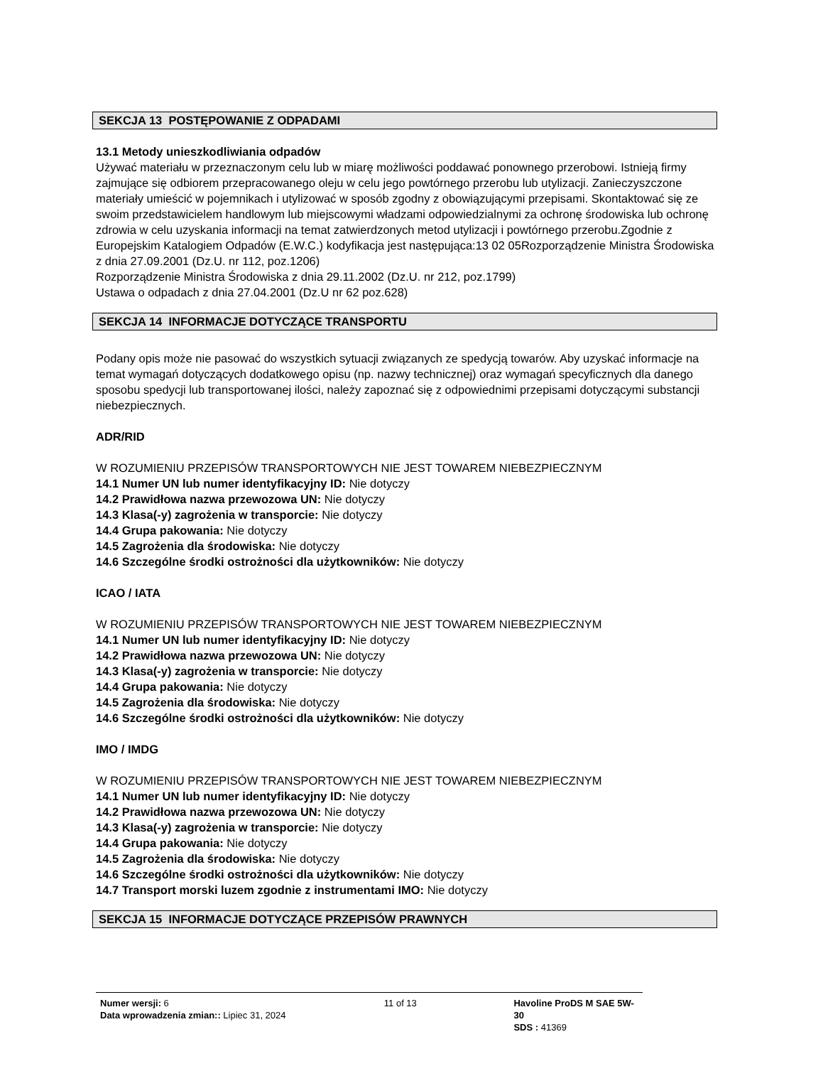SEKCJA 13 POSTĘPOWANIE Z ODPADAMI
13.1 Metody unieszkodliwiania odpadów
Używać materiału w przeznaczonym celu lub w miarę możliwości poddawać ponownego przerobowi. Istnieją firmy zajmujące się odbiorem przepracowanego oleju w celu jego powtórnego przerobu lub utylizacji. Zanieczyszczone materiały umieścić w pojemnikach i utylizować w sposób zgodny z obowiązującymi przepisami. Skontaktować się ze swoim przedstawicielem handlowym lub miejscowymi władzami odpowiedzialnymi za ochronę środowiska lub ochronę zdrowia w celu uzyskania informacji na temat zatwierdzonych metod utylizacji i powtórnego przerobu.Zgodnie z Europejskim Katalogiem Odpadów (E.W.C.) kodyfikacja jest następująca:13 02 05Rozporządzenie Ministra Środowiska z dnia 27.09.2001 (Dz.U. nr 112, poz.1206)
Rozporządzenie Ministra Środowiska z dnia 29.11.2002 (Dz.U. nr 212, poz.1799)
Ustawa o odpadach z dnia 27.04.2001 (Dz.U nr 62 poz.628)
SEKCJA 14 INFORMACJE DOTYCZĄCE TRANSPORTU
Podany opis może nie pasować do wszystkich sytuacji związanych ze spedycją towarów. Aby uzyskać informacje na temat wymagań dotyczących dodatkowego opisu (np. nazwy technicznej) oraz wymagań specyficznych dla danego sposobu spedycji lub transportowanej ilości, należy zapoznać się z odpowiednimi przepisami dotyczącymi substancji niebezpiecznych.
ADR/RID
W ROZUMIENIU PRZEPISÓW TRANSPORTOWYCH NIE JEST TOWAREM NIEBEZPIECZNYM
14.1 Numer UN lub numer identyfikacyjny ID: Nie dotyczy
14.2 Prawidłowa nazwa przewozowa UN: Nie dotyczy
14.3 Klasa(-y) zagrożenia w transporcie: Nie dotyczy
14.4 Grupa pakowania: Nie dotyczy
14.5 Zagrożenia dla środowiska: Nie dotyczy
14.6 Szczególne środki ostrożności dla użytkowników: Nie dotyczy
ICAO / IATA
W ROZUMIENIU PRZEPISÓW TRANSPORTOWYCH NIE JEST TOWAREM NIEBEZPIECZNYM
14.1 Numer UN lub numer identyfikacyjny ID: Nie dotyczy
14.2 Prawidłowa nazwa przewozowa UN: Nie dotyczy
14.3 Klasa(-y) zagrożenia w transporcie: Nie dotyczy
14.4 Grupa pakowania: Nie dotyczy
14.5 Zagrożenia dla środowiska: Nie dotyczy
14.6 Szczególne środki ostrożności dla użytkowników: Nie dotyczy
IMO / IMDG
W ROZUMIENIU PRZEPISÓW TRANSPORTOWYCH NIE JEST TOWAREM NIEBEZPIECZNYM
14.1 Numer UN lub numer identyfikacyjny ID: Nie dotyczy
14.2 Prawidłowa nazwa przewozowa UN: Nie dotyczy
14.3 Klasa(-y) zagrożenia w transporcie: Nie dotyczy
14.4 Grupa pakowania: Nie dotyczy
14.5 Zagrożenia dla środowiska: Nie dotyczy
14.6 Szczególne środki ostrożności dla użytkowników: Nie dotyczy
14.7 Transport morski luzem zgodnie z instrumentami IMO: Nie dotyczy
SEKCJA 15 INFORMACJE DOTYCZĄCE PRZEPISÓW PRAWNYCH
Numer wersji: 6
Data wprowadzenia zmian:: Lipiec 31, 2024
11 of 13 Havoline ProDS M SAE 5W-30
SDS : 41369